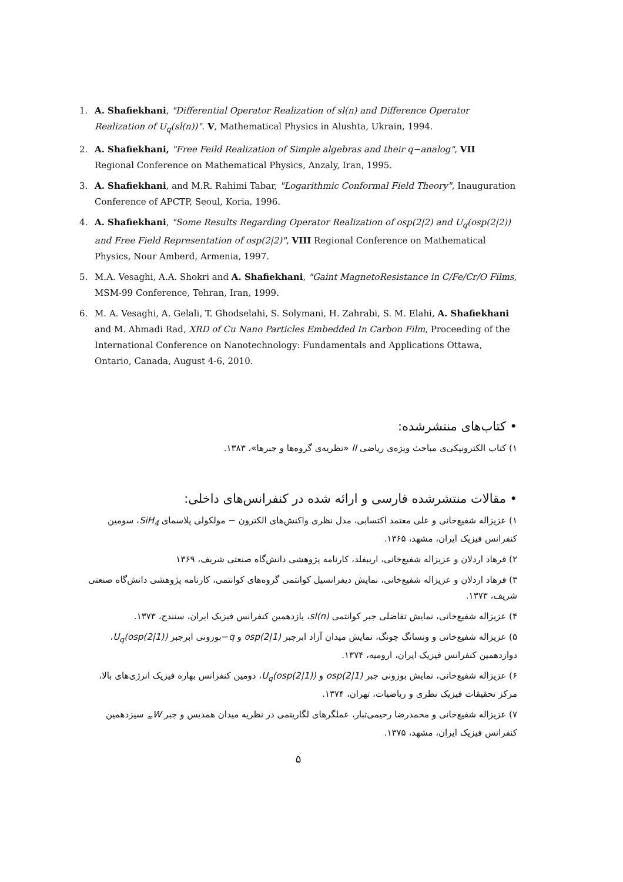1. A. Shafiekhani, "Differential Operator Realization of sl(n) and Difference Operator Realization of U<sub>q</sub>(sl(n))". V, Mathematical Physics in Alushta, Ukrain, 1994.
2. A. Shafiekhani, "Free Feild Realization of Simple algebras and their q−analog", VII Regional Conference on Mathematical Physics, Anzaly, Iran, 1995.
3. A. Shafiekhani, and M.R. Rahimi Tabar, "Logarithmic Conformal Field Theory", Inauguration Conference of APCTP, Seoul, Koria, 1996.
4. A. Shafiekhani, "Some Results Regarding Operator Realization of osp(2|2) and U<sub>q</sub>(osp(2|2)) and Free Field Representation of osp(2|2)", VIII Regional Conference on Mathematical Physics, Nour Amberd, Armenia, 1997.
5. M.A. Vesaghi, A.A. Shokri and A. Shafiekhani, "Gaint MagnetoResistance in C/Fe/Cr/O Films, MSM-99 Conference, Tehran, Iran, 1999.
6. M. A. Vesaghi, A. Gelali, T. Ghodselahi, S. Solymani, H. Zahrabi, S. M. Elahi, A. Shafiekhani and M. Ahmadi Rad, XRD of Cu Nano Particles Embedded In Carbon Film, Proceeding of the International Conference on Nanotechnology: Fundamentals and Applications Ottawa, Ontario, Canada, August 4-6, 2010.
• کتاب‌های منتشرشده:
۱) کتاب الکترونیکی‌ی مباحث ویژه‌ی ریاضی II «نظریه‌ی گروه‌ها و جبرها»، ۱۳۸۳.
• مقالات منتشرشده فارسی و ارائه شده در کنفرانس‌های داخلی:
۱) عزیزاله شفیع‌خانی و علی معتمد اکتسابی، مدل نظری واکنش‌های الکترون − مولکولی پلاسمای SiH<sub>4</sub>، سومین کنفرانس فیزیک ایران، مشهد، ۱۳۶۵.
۲) فرهاد اردلان و عزیزاله شفیع‌خانی، اریبفلد، کارنامه پژوهشی دانش‌گاه صنعتی شریف، ۱۳۶۹
۳) فرهاد اردلان و عزیزاله شفیع‌خانی، نمایش دیفرانسیل کوانتمی گروه‌های کوانتمی، کارنامه پژوهشی دانش‌گاه صنعتی شریف، ۱۳۷۳.
۴) عزیزاله شفیع‌خانی، نمایش تفاضلی جبر کوانتمی sl(n)، یازدهمین کنفرانس فیزیک ایران، سنندج، ۱۳۷۳.
۵) عزیزاله شفیع‌خانی و ونسانگ چونگ، نمایش میدان آزاد ابرجبر osp(2|1) و q−بوزونی ابرجبر U<sub>q</sub>(osp(2|1))، دوازدهمین کنفرانس فیزیک ایران، ارومیه، ۱۳۷۴.
۶) عزیزاله شفیع‌خانی، نمایش بوزونی جبر osp(2|1) و U<sub>q</sub>(osp(2|1))، دومین کنفرانس بهاره فیزیک انرژی‌های بالا، مرکز تحقیقات فیزیک نظری و ریاضیات، تهران، ۱۳۷۴.
۷) عزیزاله شفیع‌خانی و محمدرضا رحیمی‌تبار، عملگرهای لگاریتمی در نظریه میدان همدیس و جبر W<sub>∞</sub> سیزدهمین کنفرانس فیزیک ایران، مشهد، ۱۳۷۵.
۵